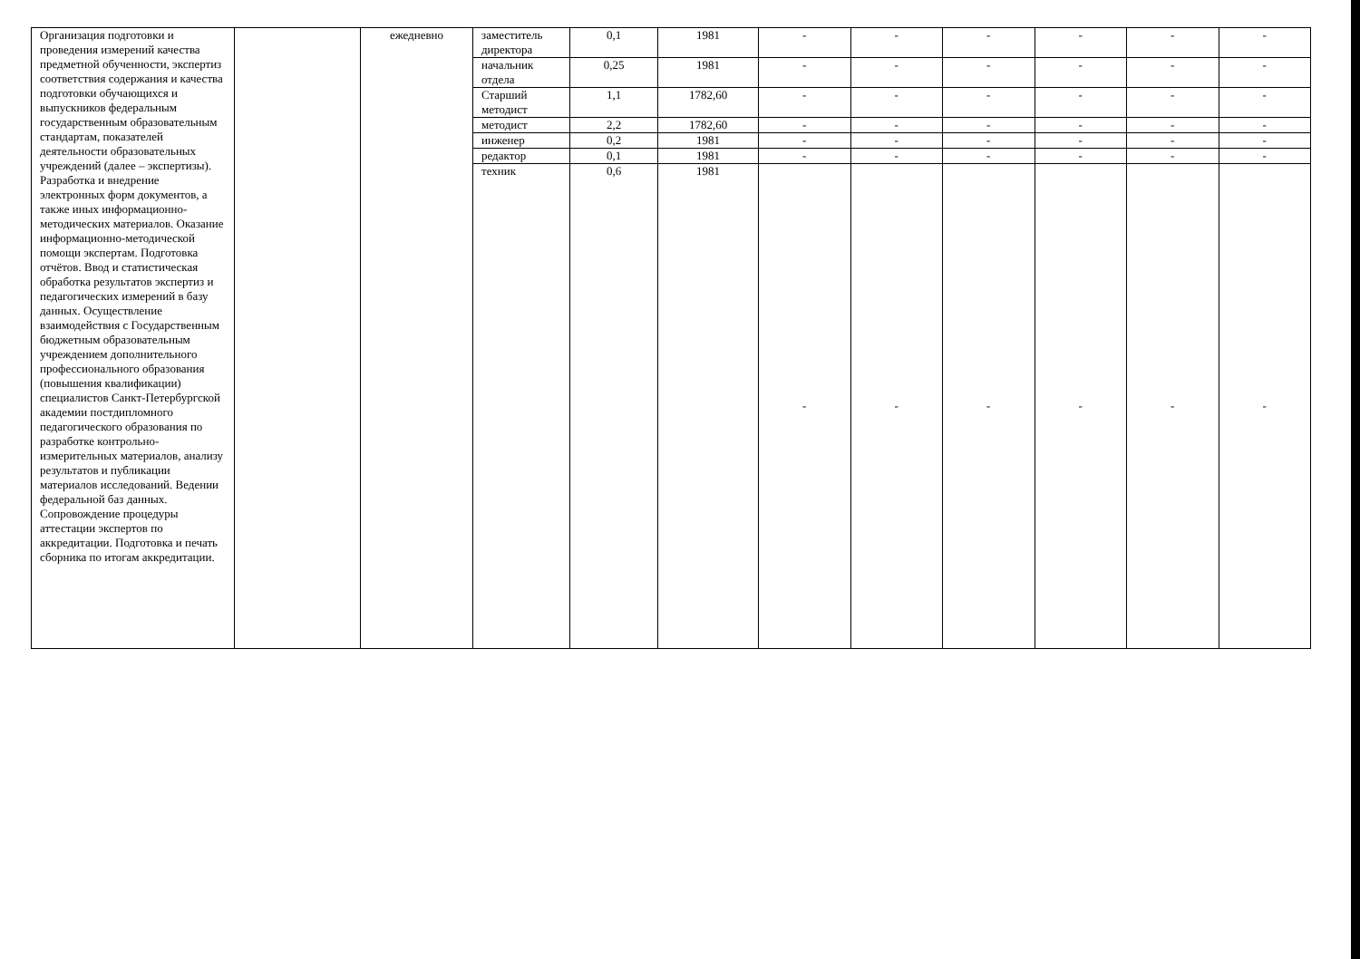| Организация подготовки и проведения измерений качества предметной обученности, экспертиз соответствия содержания и качества подготовки обучающихся и выпускников федеральным государственным образовательным стандартам, показателей деятельности образовательных учреждений (далее – экспертизы). Разработка и внедрение электронных форм документов, а также иных информационно-методических материалов. Оказание информационно-методической помощи экспертам. Подготовка отчётов. Ввод и статистическая обработка результатов экспертиз и педагогических измерений в базу данных. Осуществление взаимодействия с Государственным бюджетным образовательным учреждением дополнительного профессионального образования (повышения квалификации) специалистов Санкт-Петербургской академии постдипломного педагогического образования по разработке контрольно-измерительных материалов, анализу результатов и публикации материалов исследований. Ведении федеральной баз данных. Сопровождение процедуры аттестации экспертов по аккредитации. Подготовка и печать сборника по итогам аккредитации. | | ежедневно | заместитель директора | 0,1 | 1981 | - | - | - | - | - | - |
| | | | начальник отдела | 0,25 | 1981 | - | - | - | - | - | - |
| | | | Старший методист | 1,1 | 1782,60 | - | - | - | - | - | - |
| | | | методист | 2,2 | 1782,60 | - | - | - | - | - | - |
| | | | инженер | 0,2 | 1981 | - | - | - | - | - | - |
| | | | редактор | 0,1 | 1981 | - | - | - | - | - | - |
| | | | техник | 0,6 | 1981 | - | - | - | - | - | - |